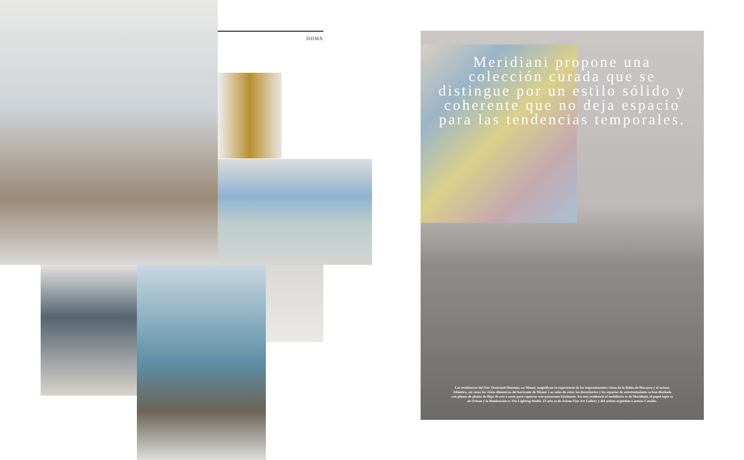DHMX
Meridiani propone una colección curada que se distingue por un estilo sólido y coherente que no deja espacio para las tendencias temporales.
Las residencias del One Thousand Museum, en Miami, magnifican la experiencia de las impresionantes vistas de la Bahía de Biscayne y el océano Atlántico, así como las vistas dinámicas del horizonte de Miami. Las salas de estar, los dormitorios y los espacios de entretenimiento se han diseñado con planos de planta de flujo de este a oeste para capturar este panorama fascinante. En esta residencia el mobiliario es de Meridiani, el papel tapiz es de Orlean y la iluminación es The Lighting Studio. El arte es de Axiom Fine Art Gallery y del artista argentino Lautaro Cataldo.